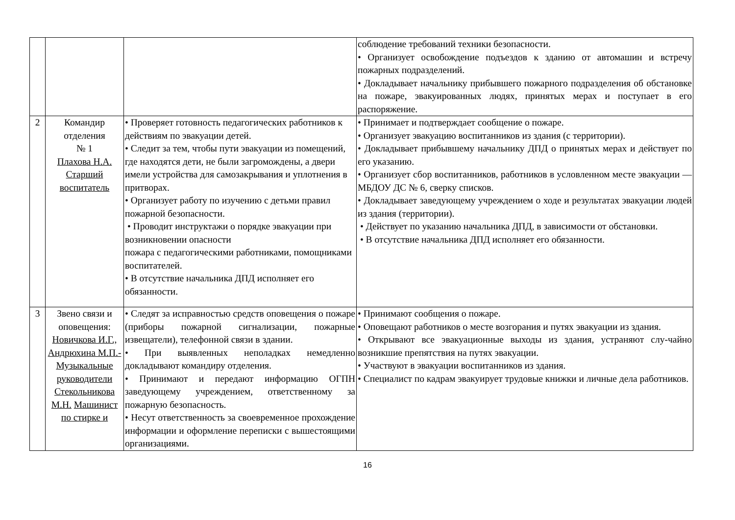| | | | соблюдение требований техники безопасности. • Организует освобождение подъездов к зданию от автомашин и встречу пожарных подразделений. • Докладывает начальнику прибывшего пожарного подразделения об обстановке на пожаре, эвакуированных людях, принятых мерах и поступает в его распоряжение. |
| 2 | Командир отделения № 1 Плахова Н.А. Старший воспитатель | • Проверяет готовность педагогических работников к действиям по эвакуации детей. • Следит за тем, чтобы пути эвакуации из помещений, где находятся дети, не были загромождены, а двери имели устройства для самозакрывания и уплотнения в притворах. • Организует работу по изучению с детьми правил пожарной безопасности. • Проводит инструктажи о порядке эвакуации при возникновении опасности пожара с педагогическими работниками, помощниками воспитателей. • В отсутствие начальника ДПД исполняет его обязанности. | • Принимает и подтверждает сообщение о пожаре. • Организует эвакуацию воспитанников из здания (с территории). • Докладывает прибывшему начальнику ДПД о принятых мерах и действует по его указанию. • Организует сбор воспитанников, работников в условленном месте эвакуации — МБДОУ ДС № 6, сверку списков. • Докладывает заведующему учреждением о ходе и результатах эвакуации людей из здания (территории). • Действует по указанию начальника ДПД, в зависимости от обстановки. • В отсутствие начальника ДПД исполняет его обязанности. |
| 3 | Звено связи и оповещения: Новичкова И.Г., Андрюхина М.П.- Музыкальные руководители Стекольникова М.Н. Машинист по стирке и | • Следят за исправностью средств оповещения о пожаре (приборы пожарной сигнализации, пожарные извещатели), телефонной связи в здании. • При выявленных неполадках немедленно докладывают командиру отделения. • Принимают и передают информацию ОГПН заведующему учреждением, ответственному за пожарную безопасность. • Несут ответственность за своевременное прохождение информации и оформление переписки с вышестоящими организациями. | • Принимают сообщения о пожаре. • Оповещают работников о месте возгорания и путях эвакуации из здания. • Открывают все эвакуационные выходы из здания, устраняют слу-чайно возникшие препятствия на путях эвакуации. • Участвуют в эвакуации воспитанников из здания. • Специалист по кадрам эвакуирует трудовые книжки и личные дела работников. |
16